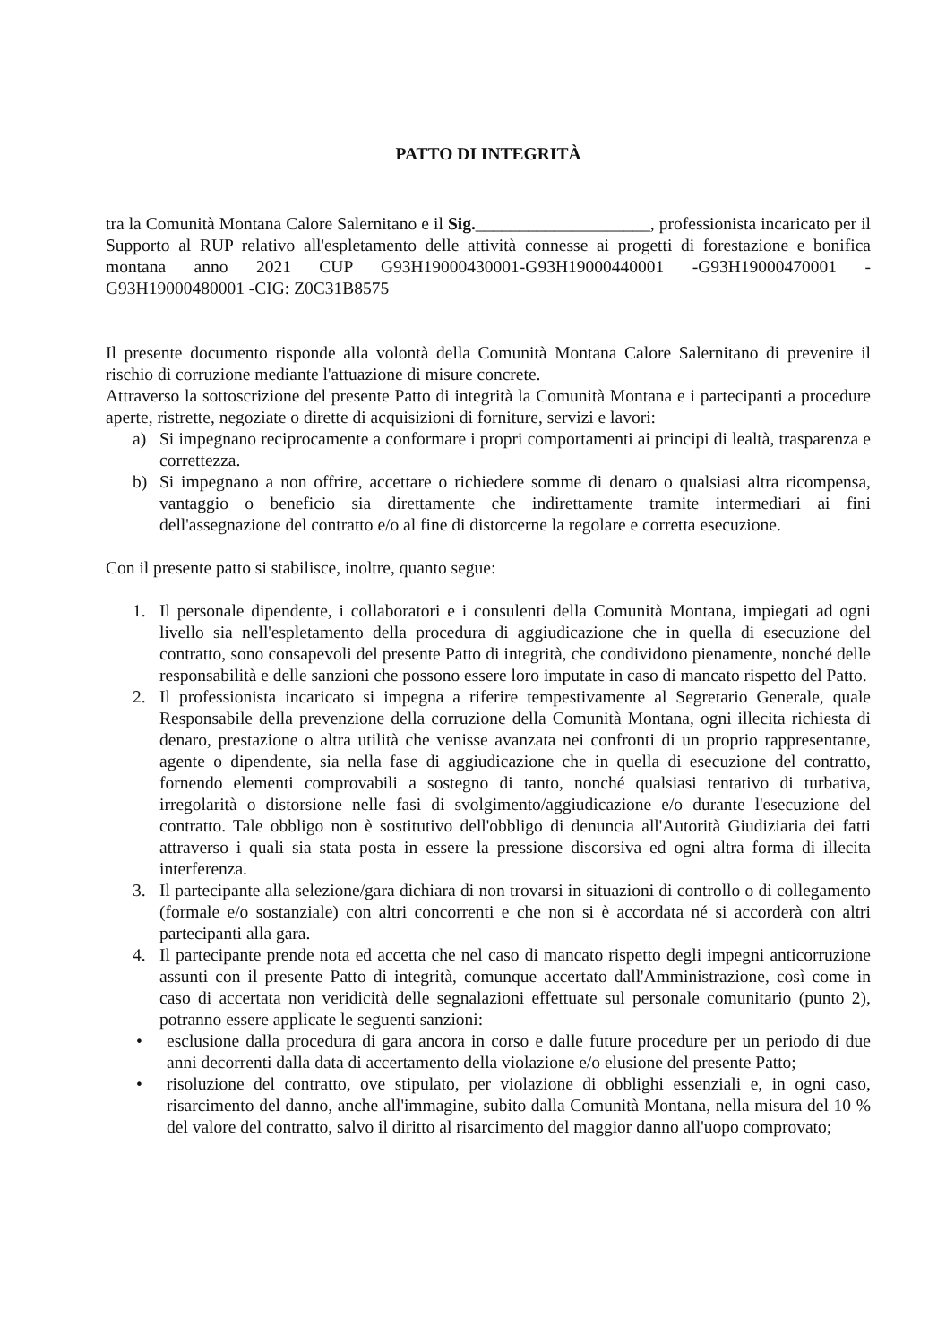PATTO DI INTEGRITÀ
tra la Comunità Montana Calore Salernitano e il Sig.____________________, professionista incaricato per il Supporto al RUP relativo all'espletamento delle attività connesse ai progetti di forestazione e bonifica montana anno 2021 CUP G93H19000430001-G93H19000440001 -G93H19000470001 - G93H19000480001 -CIG: Z0C31B8575
Il presente documento risponde alla volontà della Comunità Montana Calore Salernitano di prevenire il rischio di corruzione mediante l'attuazione di misure concrete.
Attraverso la sottoscrizione del presente Patto di integrità la Comunità Montana e i partecipanti a procedure aperte, ristrette, negoziate o dirette di acquisizioni di forniture, servizi e lavori:
a) Si impegnano reciprocamente a conformare i propri comportamenti ai principi di lealtà, trasparenza e correttezza.
b) Si impegnano a non offrire, accettare o richiedere somme di denaro o qualsiasi altra ricompensa, vantaggio o beneficio sia direttamente che indirettamente tramite intermediari ai fini dell'assegnazione del contratto e/o al fine di distorcerne la regolare e corretta esecuzione.
Con il presente patto si stabilisce, inoltre, quanto segue:
1. Il personale dipendente, i collaboratori e i consulenti della Comunità Montana, impiegati ad ogni livello sia nell'espletamento della procedura di aggiudicazione che in quella di esecuzione del contratto, sono consapevoli del presente Patto di integrità, che condividono pienamente, nonché delle responsabilità e delle sanzioni che possono essere loro imputate in caso di mancato rispetto del Patto.
2. Il professionista incaricato si impegna a riferire tempestivamente al Segretario Generale, quale Responsabile della prevenzione della corruzione della Comunità Montana, ogni illecita richiesta di denaro, prestazione o altra utilità che venisse avanzata nei confronti di un proprio rappresentante, agente o dipendente, sia nella fase di aggiudicazione che in quella di esecuzione del contratto, fornendo elementi comprovabili a sostegno di tanto, nonché qualsiasi tentativo di turbativa, irregolarità o distorsione nelle fasi di svolgimento/aggiudicazione e/o durante l'esecuzione del contratto. Tale obbligo non è sostitutivo dell'obbligo di denuncia all'Autorità Giudiziaria dei fatti attraverso i quali sia stata posta in essere la pressione discorsiva ed ogni altra forma di illecita interferenza.
3. Il partecipante alla selezione/gara dichiara di non trovarsi in situazioni di controllo o di collegamento (formale e/o sostanziale) con altri concorrenti e che non si è accordata né si accorderà con altri partecipanti alla gara.
4. Il partecipante prende nota ed accetta che nel caso di mancato rispetto degli impegni anticorruzione assunti con il presente Patto di integrità, comunque accertato dall'Amministrazione, così come in caso di accertata non veridicità delle segnalazioni effettuate sul personale comunitario (punto 2), potranno essere applicate le seguenti sanzioni:
• esclusione dalla procedura di gara ancora in corso e dalle future procedure per un periodo di due anni decorrenti dalla data di accertamento della violazione e/o elusione del presente Patto;
• risoluzione del contratto, ove stipulato, per violazione di obblighi essenziali e, in ogni caso, risarcimento del danno, anche all'immagine, subito dalla Comunità Montana, nella misura del 10 % del valore del contratto, salvo il diritto al risarcimento del maggior danno all'uopo comprovato;